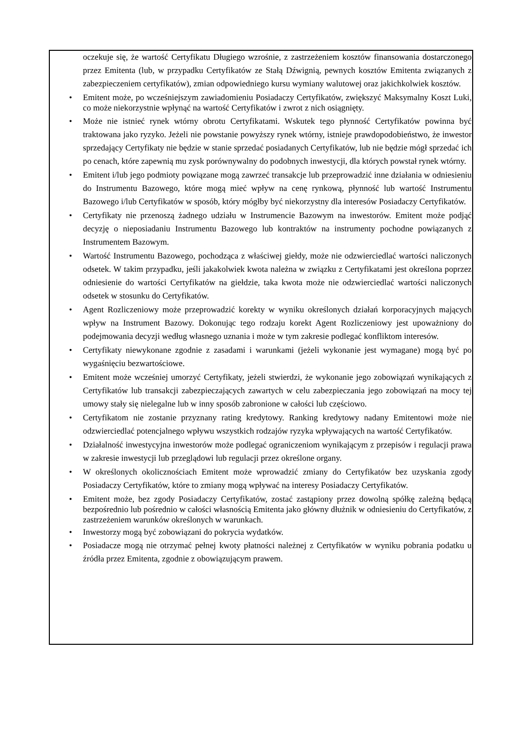oczekuje się, że wartość Certyfikatu Długiego wzrośnie, z zastrzeżeniem kosztów finansowania dostarczonego przez Emitenta (lub, w przypadku Certyfikatów ze Stałą Dźwignią, pewnych kosztów Emitenta związanych z zabezpieczeniem certyfikatów), zmian odpowiedniego kursu wymiany walutowej oraz jakichkolwiek kosztów.
• Emitent może, po wcześniejszym zawiadomieniu Posiadaczy Certyfikatów, zwiększyć Maksymalny Koszt Luki, co może niekorzystnie wpłynąć na wartość Certyfikatów i zwrot z nich osiągnięty.
• Może nie istnieć rynek wtórny obrotu Certyfikatami. Wskutek tego płynność Certyfikatów powinna być traktowana jako ryzyko. Jeżeli nie powstanie powyższy rynek wtórny, istnieje prawdopodobieństwo, że inwestor sprzedający Certyfikaty nie będzie w stanie sprzedać posiadanych Certyfikatów, lub nie będzie mógł sprzedać ich po cenach, które zapewnią mu zysk porównywalny do podobnych inwestycji, dla których powstał rynek wtórny.
• Emitent i/lub jego podmioty powiązane mogą zawrzeć transakcje lub przeprowadzić inne działania w odniesieniu do Instrumentu Bazowego, które mogą mieć wpływ na cenę rynkową, płynność lub wartość Instrumentu Bazowego i/lub Certyfikatów w sposób, który mógłby być niekorzystny dla interesów Posiadaczy Certyfikatów.
• Certyfikaty nie przenoszą żadnego udziału w Instrumencie Bazowym na inwestorów. Emitent może podjąć decyzję o nieposiadaniu Instrumentu Bazowego lub kontraktów na instrumenty pochodne powiązanych z Instrumentem Bazowym.
• Wartość Instrumentu Bazowego, pochodząca z właściwej giełdy, może nie odzwierciedlać wartości naliczonych odsetek. W takim przypadku, jeśli jakakolwiek kwota należna w związku z Certyfikatami jest określona poprzez odniesienie do wartości Certyfikatów na giełdzie, taka kwota może nie odzwierciedlać wartości naliczonych odsetek w stosunku do Certyfikatów.
• Agent Rozliczeniowy może przeprowadzić korekty w wyniku określonych działań korporacyjnych mających wpływ na Instrument Bazowy. Dokonując tego rodzaju korekt Agent Rozliczeniowy jest upoważniony do podejmowania decyzji według własnego uznania i może w tym zakresie podlegać konfliktom interesów.
• Certyfikaty niewykonane zgodnie z zasadami i warunkami (jeżeli wykonanie jest wymagane) mogą być po wygaśnięciu bezwartościowe.
• Emitent może wcześniej umorzyć Certyfikaty, jeżeli stwierdzi, że wykonanie jego zobowiązań wynikających z Certyfikatów lub transakcji zabezpieczających zawartych w celu zabezpieczania jego zobowiązań na mocy tej umowy stały się nielegalne lub w inny sposób zabronione w całości lub częściowo.
• Certyfikatom nie zostanie przyznany rating kredytowy. Ranking kredytowy nadany Emitentowi może nie odzwierciedlać potencjalnego wpływu wszystkich rodzajów ryzyka wpływających na wartość Certyfikatów.
• Działalność inwestycyjna inwestorów może podlegać ograniczeniom wynikającym z przepisów i regulacji prawa w zakresie inwestycji lub przeglądowi lub regulacji przez określone organy.
• W określonych okolicznościach Emitent może wprowadzić zmiany do Certyfikatów bez uzyskania zgody Posiadaczy Certyfikatów, które to zmiany mogą wpływać na interesy Posiadaczy Certyfikatów.
• Emitent może, bez zgody Posiadaczy Certyfikatów, zostać zastąpiony przez dowolną spółkę zależną będącą bezpośrednio lub pośrednio w całości własnością Emitenta jako główny dłużnik w odniesieniu do Certyfikatów, z zastrzeżeniem warunków określonych w warunkach.
• Inwestorzy mogą być zobowiązani do pokrycia wydatków.
• Posiadacze mogą nie otrzymać pełnej kwoty płatności należnej z Certyfikatów w wyniku pobrania podatku u źródła przez Emitenta, zgodnie z obowiązującym prawem.